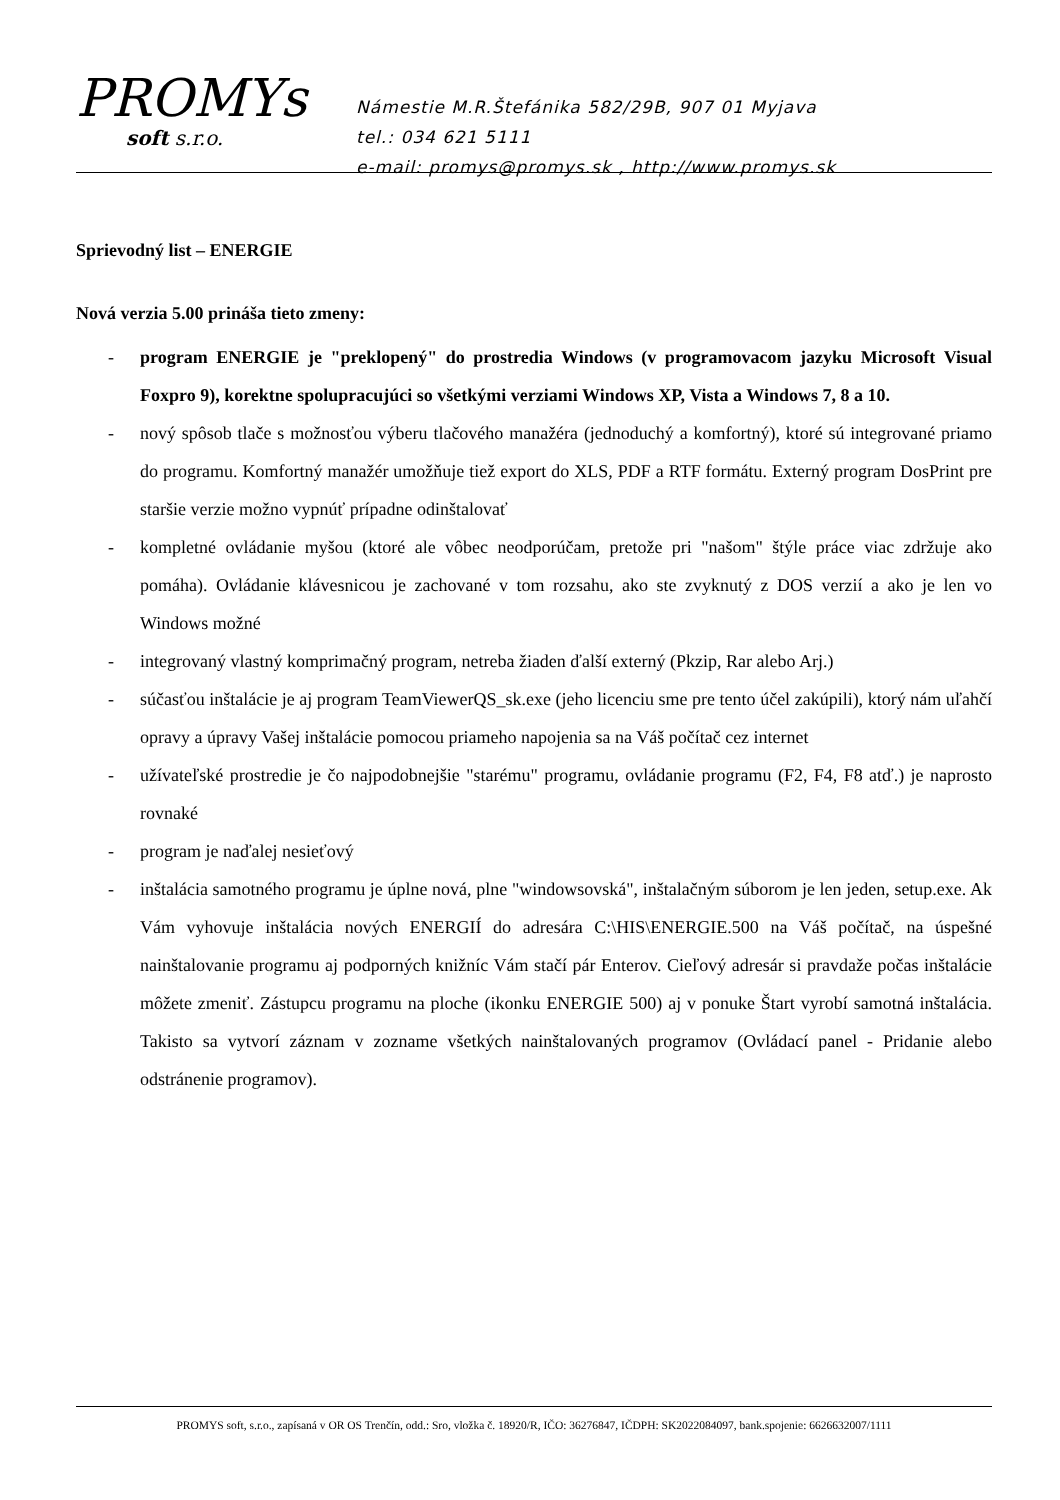PROMYs
soft s.r.o.
Námestie M.R.Štefánika 582/29B, 907 01 Myjava
tel.: 034 621 5111
e-mail: promys@promys.sk , http://www.promys.sk
Sprievodný list – ENERGIE
Nová verzia 5.00 prináša tieto zmeny:
- program ENERGIE je "preklopený" do prostredia Windows (v programovacom jazyku Microsoft Visual Foxpro 9), korektne spolupracujúci so všetkými verziami Windows XP, Vista a Windows 7, 8 a 10.
- nový spôsob tlače s možnosťou výberu tlačového manažéra (jednoduchý a komfortný), ktoré sú integrované priamo do programu. Komfortný manažér umožňuje tiež export do XLS, PDF a RTF formátu. Externý program DosPrint pre staršie verzie možno vypnúť prípadne odinštalovať
- kompletné ovládanie myšou (ktoré ale vôbec neodporúčam, pretože pri "našom" štýle práce viac zdržuje ako pomáha). Ovládanie klávesnicou je zachované v tom rozsahu, ako ste zvyknutý z DOS verzií a ako je len vo Windows možné
- integrovaný vlastný komprimačný program, netreba žiaden ďalší externý (Pkzip, Rar alebo Arj.)
- súčasťou inštalácie je aj program TeamViewerQS_sk.exe (jeho licenciu sme pre tento účel zakúpili), ktorý nám uľahčí opravy a úpravy Vašej inštalácie pomocou priameho napojenia sa na Váš počítač cez internet
- užívateľské prostredie je čo najpodobnejšie "starému" programu, ovládanie programu (F2, F4, F8 atď.) je naprosto rovnaké
- program je naďalej nesieťový
- inštalácia samotného programu je úplne nová, plne "windowsovská", inštalačným súborom je len jeden, setup.exe. Ak Vám vyhovuje inštalácia nových ENERGIÍ do adresára C:\HIS\ENERGIE.500 na Váš počítač, na úspešné nainštalovanie programu aj podporných knižníc Vám stačí pár Enterov. Cieľový adresár si pravdaže počas inštalácie môžete zmeniť. Zástupcu programu na ploche (ikonku ENERGIE 500) aj v ponuke Štart vyrobí samotná inštalácia. Takisto sa vytvorí záznam v zozname všetkých nainštalovaných programov (Ovládací panel - Pridanie alebo odstránenie programov).
PROMYS soft, s.r.o., zapísaná v OR OS Trenčín, odd.: Sro, vložka č. 18920/R, IČO: 36276847, IČDPH: SK2022084097, bank.spojenie: 6626632007/1111